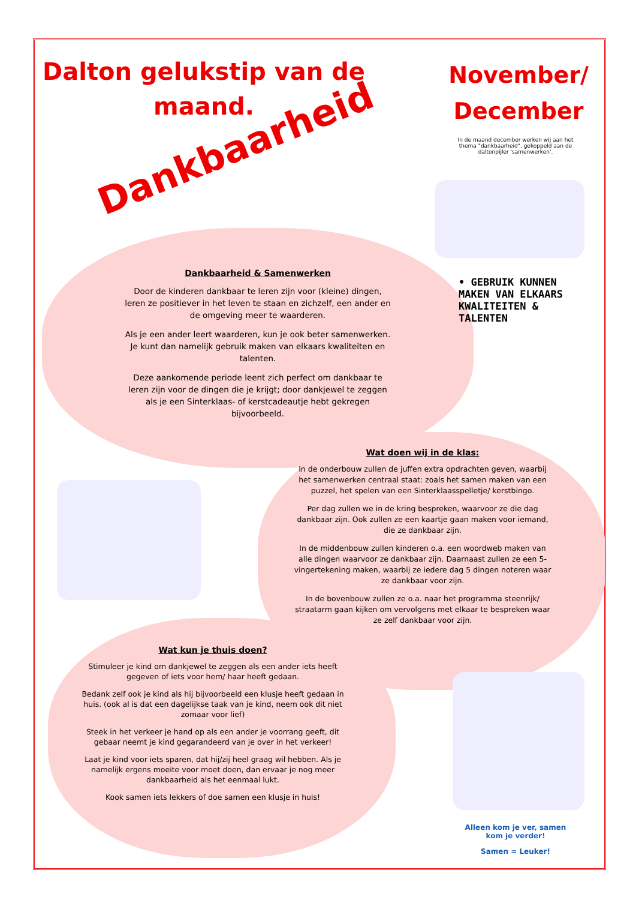Dalton gelukstip van de maand.
November/ December
Dankbaarheid
In de maand december werken wij aan het thema "dankbaarheid", gekoppeld aan de daltonpijler 'samenwerken'.
• GEBRUIK KUNNEN MAKEN VAN ELKAARS KWALITEITEN & TALENTEN
Dankbaarheid & Samenwerken
Door de kinderen dankbaar te leren zijn voor (kleine) dingen, leren ze positiever in het leven te staan en zichzelf, een ander en de omgeving meer te waarderen.
Als je een ander leert waarderen, kun je ook beter samenwerken. Je kunt dan namelijk gebruik maken van elkaars kwaliteiten en talenten.
Deze aankomende periode leent zich perfect om dankbaar te leren zijn voor de dingen die je krijgt; door dankjewel te zeggen als je een Sinterklaas- of kerstcadeautje hebt gekregen bijvoorbeeld.
Wat doen wij in de klas:
In de onderbouw zullen de juffen extra opdrachten geven, waarbij het samenwerken centraal staat: zoals het samen maken van een puzzel, het spelen van een Sinterklaasspelletje/ kerstbingo.
Per dag zullen we in de kring bespreken, waarvoor ze die dag dankbaar zijn. Ook zullen ze een kaartje gaan maken voor iemand, die ze dankbaar zijn.
In de middenbouw zullen kinderen o.a. een woordweb maken van alle dingen waarvoor ze dankbaar zijn. Daarnaast zullen ze een 5- vingertekening maken, waarbij ze iedere dag 5 dingen noteren waar ze dankbaar voor zijn.
In de bovenbouw zullen ze o.a. naar het programma steenrijk/ straatarm gaan kijken om vervolgens met elkaar te bespreken waar ze zelf dankbaar voor zijn.
Wat kun je thuis doen?
Stimuleer je kind om dankjewel te zeggen als een ander iets heeft gegeven of iets voor hem/ haar heeft gedaan.
Bedank zelf ook je kind als hij bijvoorbeeld een klusje heeft gedaan in huis. (ook al is dat een dagelijkse taak van je kind, neem ook dit niet zomaar voor lief)
Steek in het verkeer je hand op als een ander je voorrang geeft, dit gebaar neemt je kind gegarandeerd van je over in het verkeer!
Laat je kind voor iets sparen, dat hij/zij heel graag wil hebben. Als je namelijk ergens moeite voor moet doen, dan ervaar je nog meer dankbaarheid als het eenmaal lukt.
Kook samen iets lekkers of doe samen een klusje in huis!
Alleen kom je ver, samen kom je verder!
Samen = Leuker!